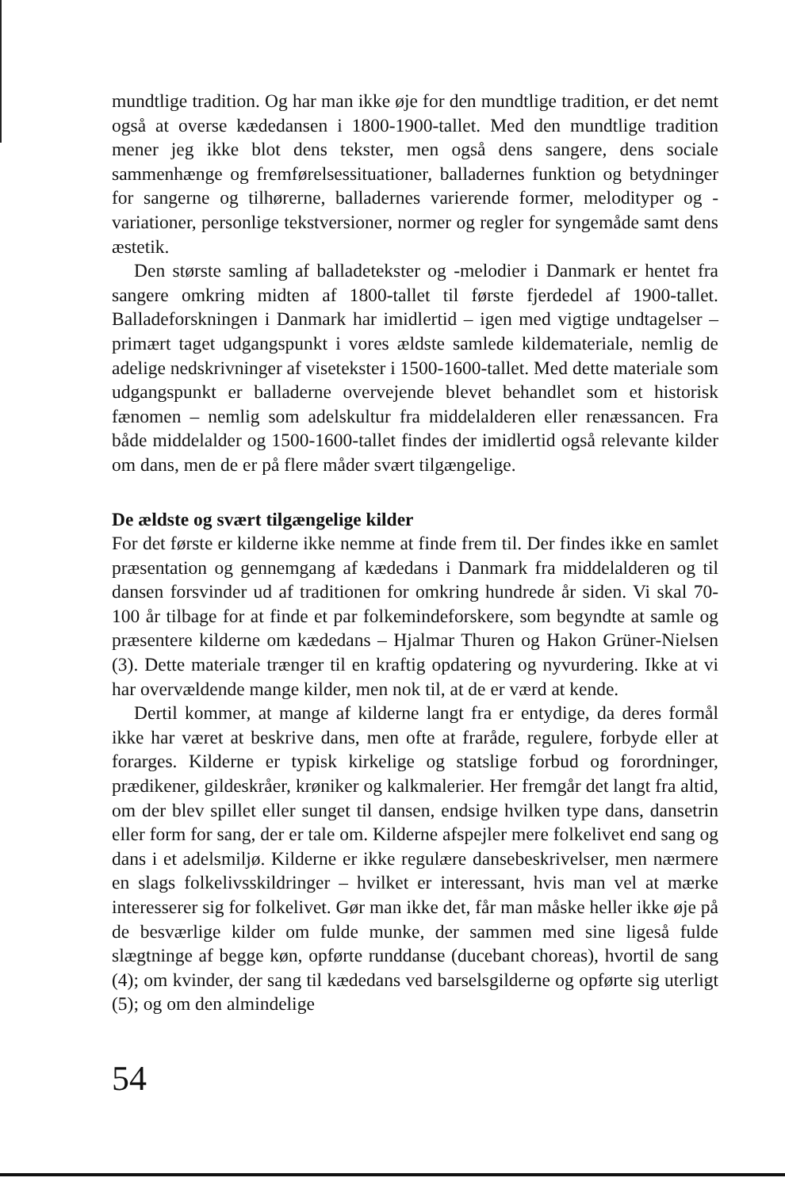mundtlige tradition. Og har man ikke øje for den mundtlige tradition, er det nemt også at overse kædedansen i 1800-1900-tallet. Med den mundtlige tradition mener jeg ikke blot dens tekster, men også dens sangere, dens sociale sammenhænge og fremførelsessituationer, balladernes funktion og betydninger for sangerne og tilhørerne, balladernes varierende former, melodityper og -variationer, personlige tekstversioner, normer og regler for syngemåde samt dens æstetik.
Den største samling af balladetekster og -melodier i Danmark er hentet fra sangere omkring midten af 1800-tallet til første fjerdedel af 1900-tallet. Balladeforskningen i Danmark har imidlertid – igen med vigtige undtagelser – primært taget udgangspunkt i vores ældste samlede kildemateriale, nemlig de adelige nedskrivninger af visetekster i 1500-1600-tallet. Med dette materiale som udgangspunkt er balladerne overvejende blevet behandlet som et historisk fænomen – nemlig som adelskultur fra middelalderen eller renæssancen. Fra både middelalder og 1500-1600-tallet findes der imidlertid også relevante kilder om dans, men de er på flere måder svært tilgængelige.
De ældste og svært tilgængelige kilder
For det første er kilderne ikke nemme at finde frem til. Der findes ikke en samlet præsentation og gennemgang af kædedans i Danmark fra middelalderen og til dansen forsvinder ud af traditionen for omkring hundrede år siden. Vi skal 70-100 år tilbage for at finde et par folkemindeforskere, som begyndte at samle og præsentere kilderne om kædedans – Hjalmar Thuren og Hakon Grüner-Nielsen (3). Dette materiale trænger til en kraftig opdatering og nyvurdering. Ikke at vi har overvældende mange kilder, men nok til, at de er værd at kende.
Dertil kommer, at mange af kilderne langt fra er entydige, da deres formål ikke har været at beskrive dans, men ofte at fraråde, regulere, forbyde eller at forarges. Kilderne er typisk kirkelige og statslige forbud og forordninger, prædikener, gildeskråer, krøniker og kalkmalerier. Her fremgår det langt fra altid, om der blev spillet eller sunget til dansen, endsige hvilken type dans, dansetrin eller form for sang, der er tale om. Kilderne afspejler mere folkelivet end sang og dans i et adelsmiljø. Kilderne er ikke regulære dansebeskrivelser, men nærmere en slags folkelivsskildringer – hvilket er interessant, hvis man vel at mærke interesserer sig for folkelivet. Gør man ikke det, får man måske heller ikke øje på de besværlige kilder om fulde munke, der sammen med sine ligeså fulde slægtninge af begge køn, opførte runddanse (ducebant choreas), hvortil de sang (4); om kvinder, der sang til kædedans ved barselsgilderne og opførte sig uterligt (5); og om den almindelige
54